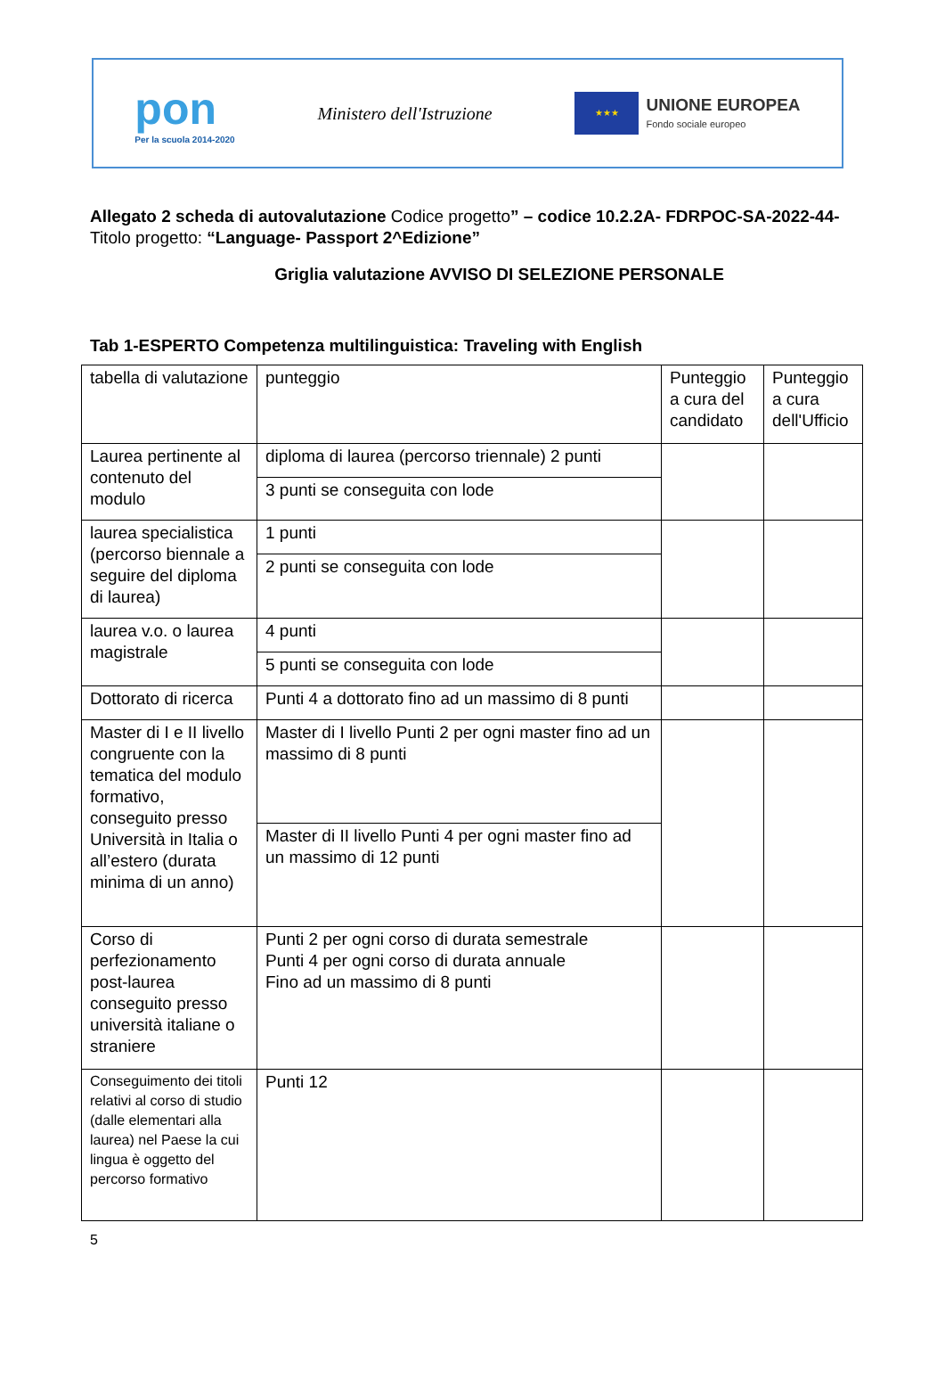pon
Per la scuola 2014-2020
Ministero dell'Istruzione
★★★
UNIONE EUROPEA
Fondo sociale europeo
Allegato 2 scheda di autovalutazione Codice progetto” – codice 10.2.2A- FDRPOC-SA-2022-44- Titolo progetto: “Language- Passport 2^Edizione”
Griglia valutazione AVVISO DI SELEZIONE PERSONALE
Tab 1-ESPERTO Competenza multilinguistica: Traveling with English
| tabella di valutazione | punteggio | Punteggio a cura del candidato | Punteggio a cura dell'Ufficio |
| Laurea pertinente al contenuto del modulo | diploma di laurea (percorso triennale) 2 punti | | |
| | 3 punti se conseguita con lode | | |
| laurea specialistica (percorso biennale a seguire del diploma di laurea) | 1 punti | | |
| | 2 punti se conseguita con lode | | |
| laurea v.o. o laurea magistrale | 4 punti | | |
| | 5 punti se conseguita con lode | | |
| Dottorato di ricerca | Punti 4 a dottorato fino ad un massimo di 8 punti | | |
| Master di I e II livello congruente con la tematica del modulo formativo, conseguito presso Università in Italia o all’estero (durata minima di un anno) | Master di I livello Punti 2 per ogni master fino ad un massimo di 8 punti | | |
| | Master di II livello Punti 4 per ogni master fino ad un massimo di 12 punti | | |
| Corso di perfezionamento post-laurea conseguito presso università italiane o straniere | Punti 2 per ogni corso di durata semestrale Punti 4 per ogni corso di durata annuale Fino ad un massimo di 8 punti | | |
| Conseguimento dei titoli relativi al corso di studio (dalle elementari alla laurea) nel Paese la cui lingua è oggetto del percorso formativo | Punti 12 | | |
5